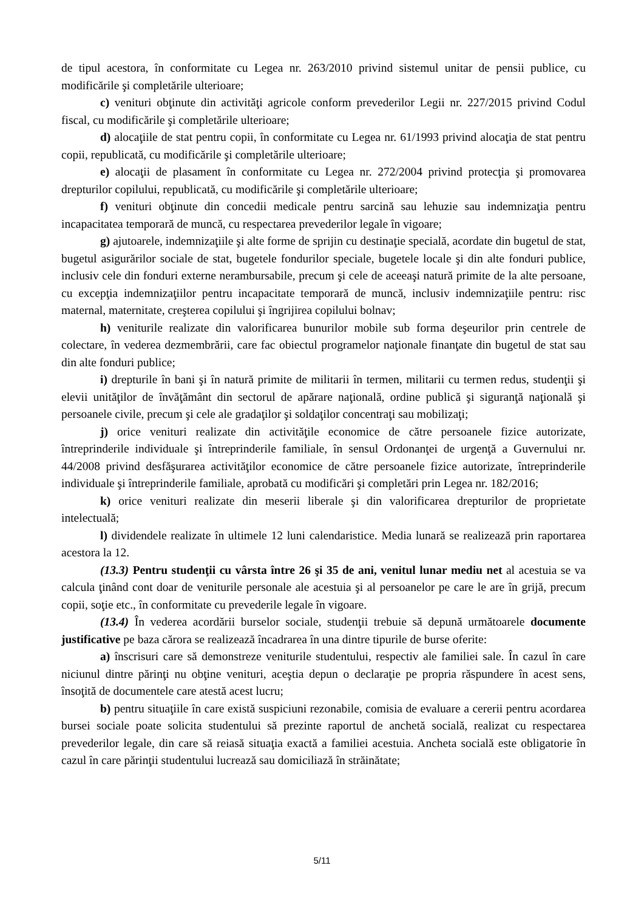de tipul acestora, în conformitate cu Legea nr. 263/2010 privind sistemul unitar de pensii publice, cu modificările şi completările ulterioare;
c) venituri obţinute din activităţi agricole conform prevederilor Legii nr. 227/2015 privind Codul fiscal, cu modificările şi completările ulterioare;
d) alocaţiile de stat pentru copii, în conformitate cu Legea nr. 61/1993 privind alocaţia de stat pentru copii, republicată, cu modificările şi completările ulterioare;
e) alocaţii de plasament în conformitate cu Legea nr. 272/2004 privind protecţia şi promovarea drepturilor copilului, republicată, cu modificările şi completările ulterioare;
f) venituri obţinute din concedii medicale pentru sarcină sau lehuzie sau indemnizaţia pentru incapacitatea temporară de muncă, cu respectarea prevederilor legale în vigoare;
g) ajutoarele, indemnizaţiile şi alte forme de sprijin cu destinaţie specială, acordate din bugetul de stat, bugetul asigurărilor sociale de stat, bugetele fondurilor speciale, bugetele locale şi din alte fonduri publice, inclusiv cele din fonduri externe nerambursabile, precum şi cele de aceeaşi natură primite de la alte persoane, cu excepţia indemnizaţiilor pentru incapacitate temporară de muncă, inclusiv indemnizaţiile pentru: risc maternal, maternitate, creşterea copilului şi îngrijirea copilului bolnav;
h) veniturile realizate din valorificarea bunurilor mobile sub forma deşeurilor prin centrele de colectare, în vederea dezmembrării, care fac obiectul programelor naţionale finanţate din bugetul de stat sau din alte fonduri publice;
i) drepturile în bani şi în natură primite de militarii în termen, militarii cu termen redus, studenţii şi elevii unităţilor de învăţământ din sectorul de apărare naţională, ordine publică şi siguranţă naţională şi persoanele civile, precum şi cele ale gradaţilor şi soldaţilor concentraţi sau mobilizaţi;
j) orice venituri realizate din activităţile economice de către persoanele fizice autorizate, întreprinderile individuale şi întreprinderile familiale, în sensul Ordonanţei de urgenţă a Guvernului nr. 44/2008 privind desfăşurarea activităţilor economice de către persoanele fizice autorizate, întreprinderile individuale şi întreprinderile familiale, aprobată cu modificări şi completări prin Legea nr. 182/2016;
k) orice venituri realizate din meserii liberale şi din valorificarea drepturilor de proprietate intelectuală;
l) dividendele realizate în ultimele 12 luni calendaristice. Media lunară se realizează prin raportarea acestora la 12.
(13.3) Pentru studenţii cu vârsta între 26 şi 35 de ani, venitul lunar mediu net al acestuia se va calcula ţinând cont doar de veniturile personale ale acestuia şi al persoanelor pe care le are în grijă, precum copii, soţie etc., în conformitate cu prevederile legale în vigoare.
(13.4) În vederea acordării burselor sociale, studenţii trebuie să depună următoarele documente justificative pe baza cărora se realizează încadrarea în una dintre tipurile de burse oferite:
a) înscrisuri care să demonstreze veniturile studentului, respectiv ale familiei sale. În cazul în care niciunul dintre părinţi nu obţine venituri, aceştia depun o declaraţie pe propria răspundere în acest sens, însoţită de documentele care atestă acest lucru;
b) pentru situaţiile în care există suspiciuni rezonabile, comisia de evaluare a cererii pentru acordarea bursei sociale poate solicita studentului să prezinte raportul de anchetă socială, realizat cu respectarea prevederilor legale, din care să reiasă situaţia exactă a familiei acestuia. Ancheta socială este obligatorie în cazul în care părinţii studentului lucrează sau domiciliază în străinătate;
5/11